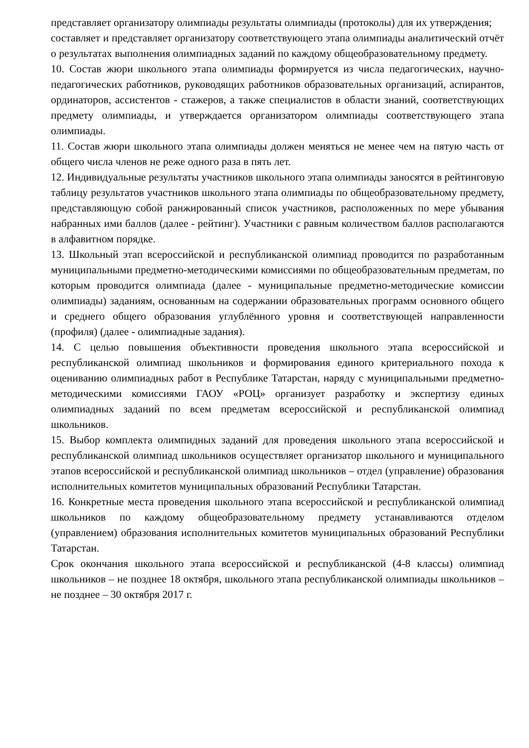представляет организатору олимпиады результаты олимпиады (протоколы) для их утверждения;
составляет и представляет организатору соответствующего этапа олимпиады аналитический отчёт о результатах выполнения олимпиадных заданий по каждому общеобразовательному предмету.
10. Состав жюри школьного этапа олимпиады формируется из числа педагогических, научно-педагогических работников, руководящих работников образовательных организаций, аспирантов, ординаторов, ассистентов - стажеров, а также специалистов в области знаний, соответствующих предмету олимпиады, и утверждается организатором олимпиады соответствующего этапа олимпиады.
11. Состав жюри школьного этапа олимпиады должен меняться не менее чем на пятую часть от общего числа членов не реже одного раза в пять лет.
12. Индивидуальные результаты участников школьного этапа олимпиады заносятся в рейтинговую таблицу результатов участников школьного этапа олимпиады по общеобразовательному предмету, представляющую собой ранжированный список участников, расположенных по мере убывания набранных ими баллов (далее - рейтинг). Участники с равным количеством баллов располагаются в алфавитном порядке.
13. Школьный этап всероссийской и республиканской олимпиад проводится по разработанным муниципальными предметно-методическими комиссиями по общеобразовательным предметам, по которым проводится олимпиада (далее - муниципальные предметно-методические комиссии олимпиады) заданиям, основанным на содержании образовательных программ основного общего и среднего общего образования углублённого уровня и соответствующей направленности (профиля) (далее - олимпиадные задания).
14. С целью повышения объективности проведения школьного этапа всероссийской и республиканской олимпиад школьников и формирования единого критериального похода к оцениванию олимпиадных работ в Республике Татарстан, наряду с муниципальными предметно-методическими комиссиями ГАОУ «РОЦ» организует разработку и экспертизу единых олимпиадных заданий по всем предметам всероссийской и республиканской олимпиад школьников.
15. Выбор комплекта олимпидных заданий для проведения школьного этапа всероссийской и республиканской олимпиад школьников осуществляет организатор школьного и муниципального этапов всероссийской и республиканской олимпиад школьников – отдел (управление) образования исполнительных комитетов муниципальных образований Республики Татарстан.
16. Конкретные места проведения школьного этапа всероссийской и республиканской олимпиад школьников по каждому общеобразовательному предмету устанавливаются отделом (управлением) образования исполнительных комитетов муниципальных образований Республики Татарстан.
Срок окончания школьного этапа всероссийской и республиканской (4-8 классы) олимпиад школьников – не позднее 18 октября, школьного этапа республиканской олимпиады школьников – не позднее – 30 октября 2017 г.